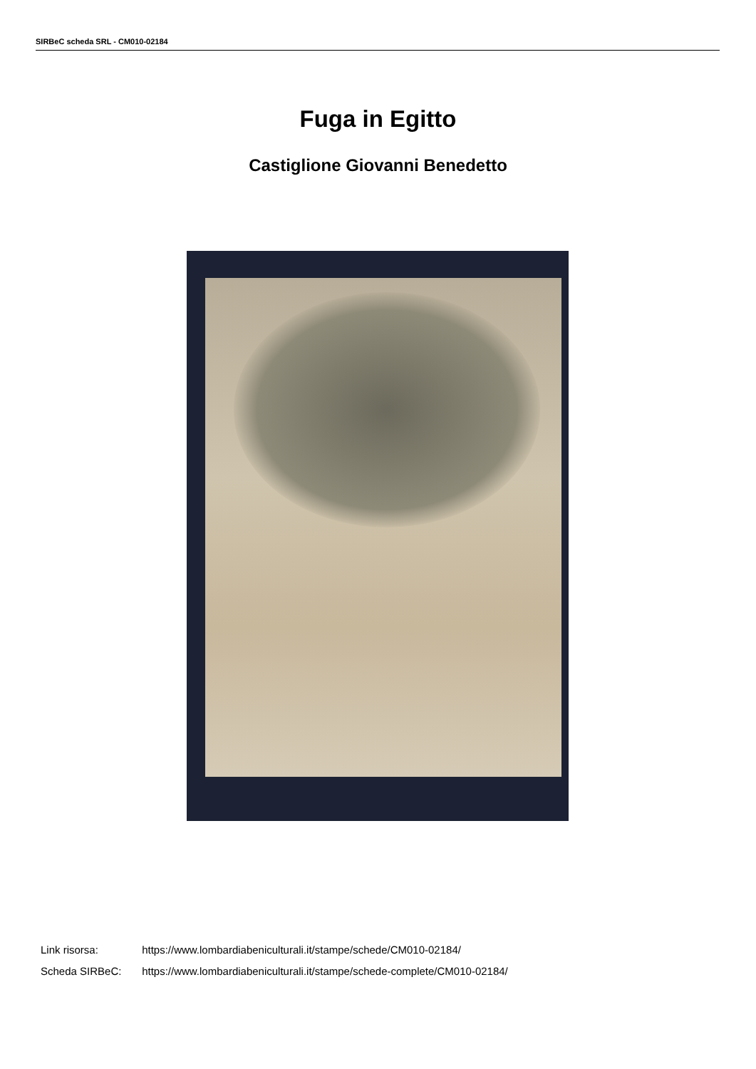SIRBeC scheda SRL - CM010-02184
Fuga in Egitto
Castiglione Giovanni Benedetto
Link risorsa: https://www.lombardiabeniculturali.it/stampe/schede/CM010-02184/
Scheda SIRBeC: https://www.lombardiabeniculturali.it/stampe/schede-complete/CM010-02184/